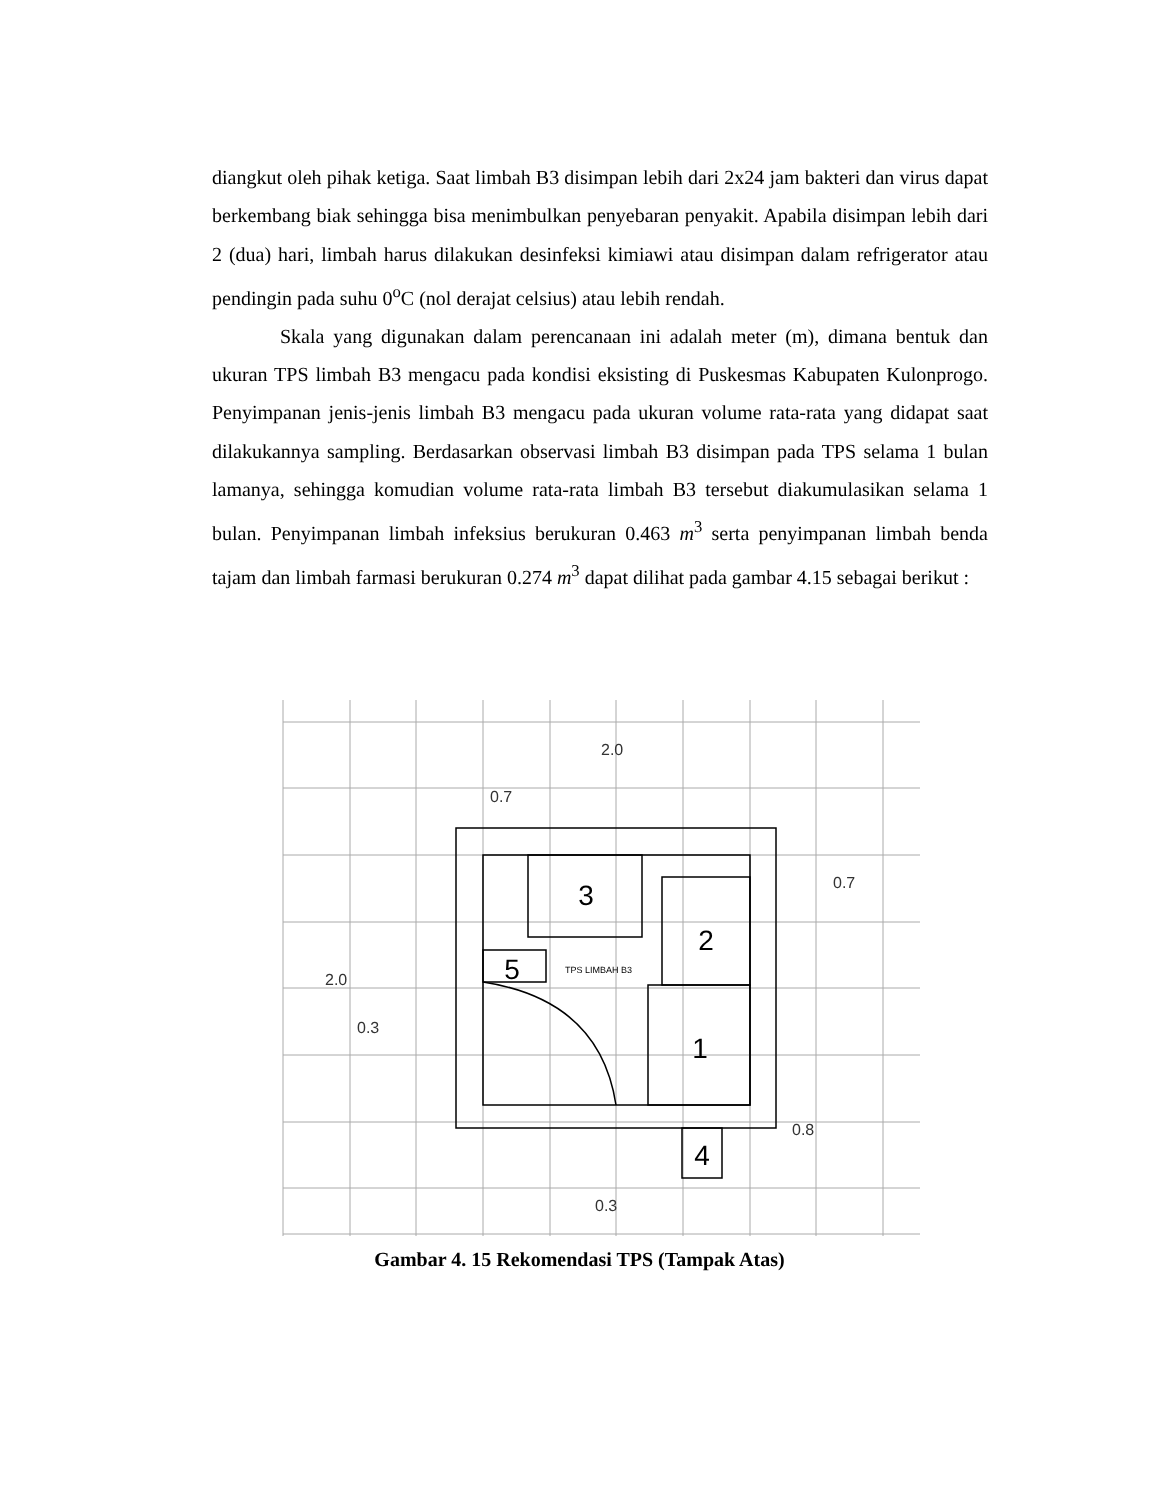diangkut oleh pihak ketiga. Saat limbah B3 disimpan lebih dari 2x24 jam bakteri dan virus dapat berkembang biak sehingga bisa menimbulkan penyebaran penyakit. Apabila disimpan lebih dari 2 (dua) hari, limbah harus dilakukan desinfeksi kimiawi atau disimpan dalam refrigerator atau pendingin pada suhu 0<sup>o</sup>C (nol derajat celsius) atau lebih rendah.
Skala yang digunakan dalam perencanaan ini adalah meter (m), dimana bentuk dan ukuran TPS limbah B3 mengacu pada kondisi eksisting di Puskesmas Kabupaten Kulonprogo. Penyimpanan jenis-jenis limbah B3 mengacu pada ukuran volume rata-rata yang didapat saat dilakukannya sampling. Berdasarkan observasi limbah B3 disimpan pada TPS selama 1 bulan lamanya, sehingga komudian volume rata-rata limbah B3 tersebut diakumulasikan selama 1 bulan. Penyimpanan limbah infeksius berukuran 0.463 m<sup>3</sup> serta penyimpanan limbah benda tajam dan limbah farmasi berukuran 0.274 m<sup>3</sup> dapat dilihat pada gambar 4.15 sebagai berikut :
3
2
1
5
4
TPS LIMBAH B3
2.0
0.7
0.7
2.0
0.3
0.8
0.3
Gambar 4. 15 Rekomendasi TPS (Tampak Atas)